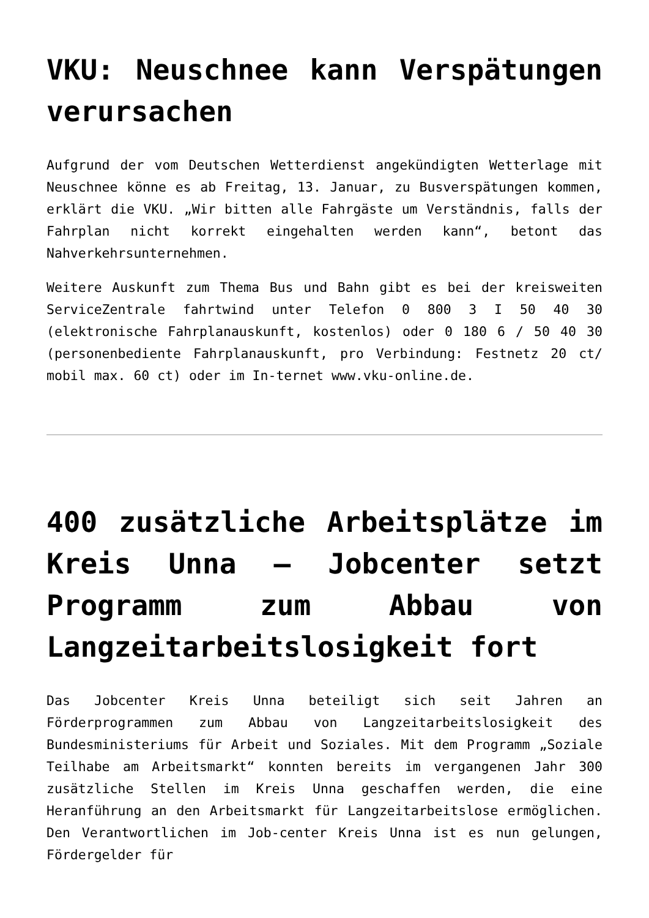VKU: Neuschnee kann Verspätungen verursachen
Aufgrund der vom Deutschen Wetterdienst angekündigten Wetterlage mit Neuschnee könne es ab Freitag, 13. Januar, zu Busverspätungen kommen, erklärt die VKU. „Wir bitten alle Fahrgäste um Verständnis, falls der Fahrplan nicht korrekt eingehalten werden kann“, betont das Nahverkehrsunternehmen.
Weitere Auskunft zum Thema Bus und Bahn gibt es bei der kreisweiten ServiceZentrale fahrtwind unter Telefon 0 800 3 I 50 40 30 (elektronische Fahrplanauskunft, kostenlos) oder 0 180 6 / 50 40 30 (personenbediente Fahrplanauskunft, pro Verbindung: Festnetz 20 ct/ mobil max. 60 ct) oder im In-ternet www.vku-online.de.
400 zusätzliche Arbeitsplätze im Kreis Unna – Jobcenter setzt Programm zum Abbau von Langzeitarbeitslosigkeit fort
Das Jobcenter Kreis Unna beteiligt sich seit Jahren an Förderprogrammen zum Abbau von Langzeitarbeitslosigkeit des Bundesministeriums für Arbeit und Soziales. Mit dem Programm „Soziale Teilhabe am Arbeitsmarkt“ konnten bereits im vergangenen Jahr 300 zusätzliche Stellen im Kreis Unna geschaffen werden, die eine Heranführung an den Arbeitsmarkt für Langzeitarbeitslose ermöglichen. Den Verantwortlichen im Job-center Kreis Unna ist es nun gelungen, Fördergelder für